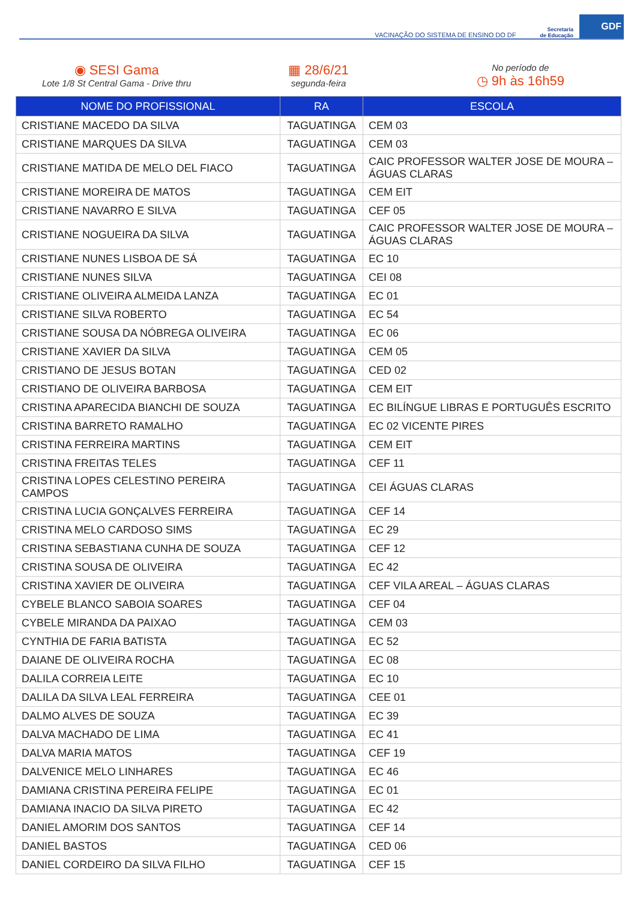VACINAÇÃO DO SISTEMA DE ENSINO DO DF Secretaria
de Educação GDF
◉ SESI Gama
Lote 1/8 St Central Gama - Drive thru
▦ 28/6/21
segunda-feira
No período de
◷ 9h às 16h59
| NOME DO PROFISSIONAL | RA | ESCOLA |
| --- | --- | --- |
| CRISTIANE MACEDO DA SILVA | TAGUATINGA | CEM 03 |
| CRISTIANE MARQUES DA SILVA | TAGUATINGA | CEM 03 |
| CRISTIANE MATIDA DE MELO DEL FIACO | TAGUATINGA | CAIC PROFESSOR WALTER JOSE DE MOURA – ÁGUAS CLARAS |
| CRISTIANE MOREIRA DE MATOS | TAGUATINGA | CEM EIT |
| CRISTIANE NAVARRO E SILVA | TAGUATINGA | CEF 05 |
| CRISTIANE NOGUEIRA DA SILVA | TAGUATINGA | CAIC PROFESSOR WALTER JOSE DE MOURA – ÁGUAS CLARAS |
| CRISTIANE NUNES LISBOA DE SÁ | TAGUATINGA | EC 10 |
| CRISTIANE NUNES SILVA | TAGUATINGA | CEI 08 |
| CRISTIANE OLIVEIRA ALMEIDA LANZA | TAGUATINGA | EC 01 |
| CRISTIANE SILVA ROBERTO | TAGUATINGA | EC 54 |
| CRISTIANE SOUSA DA NÓBREGA OLIVEIRA | TAGUATINGA | EC 06 |
| CRISTIANE XAVIER DA SILVA | TAGUATINGA | CEM 05 |
| CRISTIANO DE JESUS BOTAN | TAGUATINGA | CED 02 |
| CRISTIANO DE OLIVEIRA BARBOSA | TAGUATINGA | CEM EIT |
| CRISTINA APARECIDA BIANCHI DE SOUZA | TAGUATINGA | EC BILÍNGUE LIBRAS E PORTUGUÊS ESCRITO |
| CRISTINA BARRETO RAMALHO | TAGUATINGA | EC 02 VICENTE PIRES |
| CRISTINA FERREIRA MARTINS | TAGUATINGA | CEM EIT |
| CRISTINA FREITAS TELES | TAGUATINGA | CEF 11 |
| CRISTINA LOPES CELESTINO PEREIRA CAMPOS | TAGUATINGA | CEI ÁGUAS CLARAS |
| CRISTINA LUCIA GONÇALVES FERREIRA | TAGUATINGA | CEF 14 |
| CRISTINA MELO CARDOSO SIMS | TAGUATINGA | EC 29 |
| CRISTINA SEBASTIANA CUNHA DE SOUZA | TAGUATINGA | CEF 12 |
| CRISTINA SOUSA DE OLIVEIRA | TAGUATINGA | EC 42 |
| CRISTINA XAVIER DE OLIVEIRA | TAGUATINGA | CEF VILA AREAL – ÁGUAS CLARAS |
| CYBELE BLANCO SABOIA SOARES | TAGUATINGA | CEF 04 |
| CYBELE MIRANDA DA PAIXAO | TAGUATINGA | CEM 03 |
| CYNTHIA DE FARIA BATISTA | TAGUATINGA | EC 52 |
| DAIANE DE OLIVEIRA ROCHA | TAGUATINGA | EC 08 |
| DALILA CORREIA LEITE | TAGUATINGA | EC 10 |
| DALILA DA SILVA LEAL FERREIRA | TAGUATINGA | CEE 01 |
| DALMO ALVES DE SOUZA | TAGUATINGA | EC 39 |
| DALVA MACHADO DE LIMA | TAGUATINGA | EC 41 |
| DALVA MARIA MATOS | TAGUATINGA | CEF 19 |
| DALVENICE MELO LINHARES | TAGUATINGA | EC 46 |
| DAMIANA CRISTINA PEREIRA FELIPE | TAGUATINGA | EC 01 |
| DAMIANA INACIO DA SILVA PIRETO | TAGUATINGA | EC 42 |
| DANIEL AMORIM DOS SANTOS | TAGUATINGA | CEF 14 |
| DANIEL BASTOS | TAGUATINGA | CED 06 |
| DANIEL CORDEIRO DA SILVA FILHO | TAGUATINGA | CEF 15 |